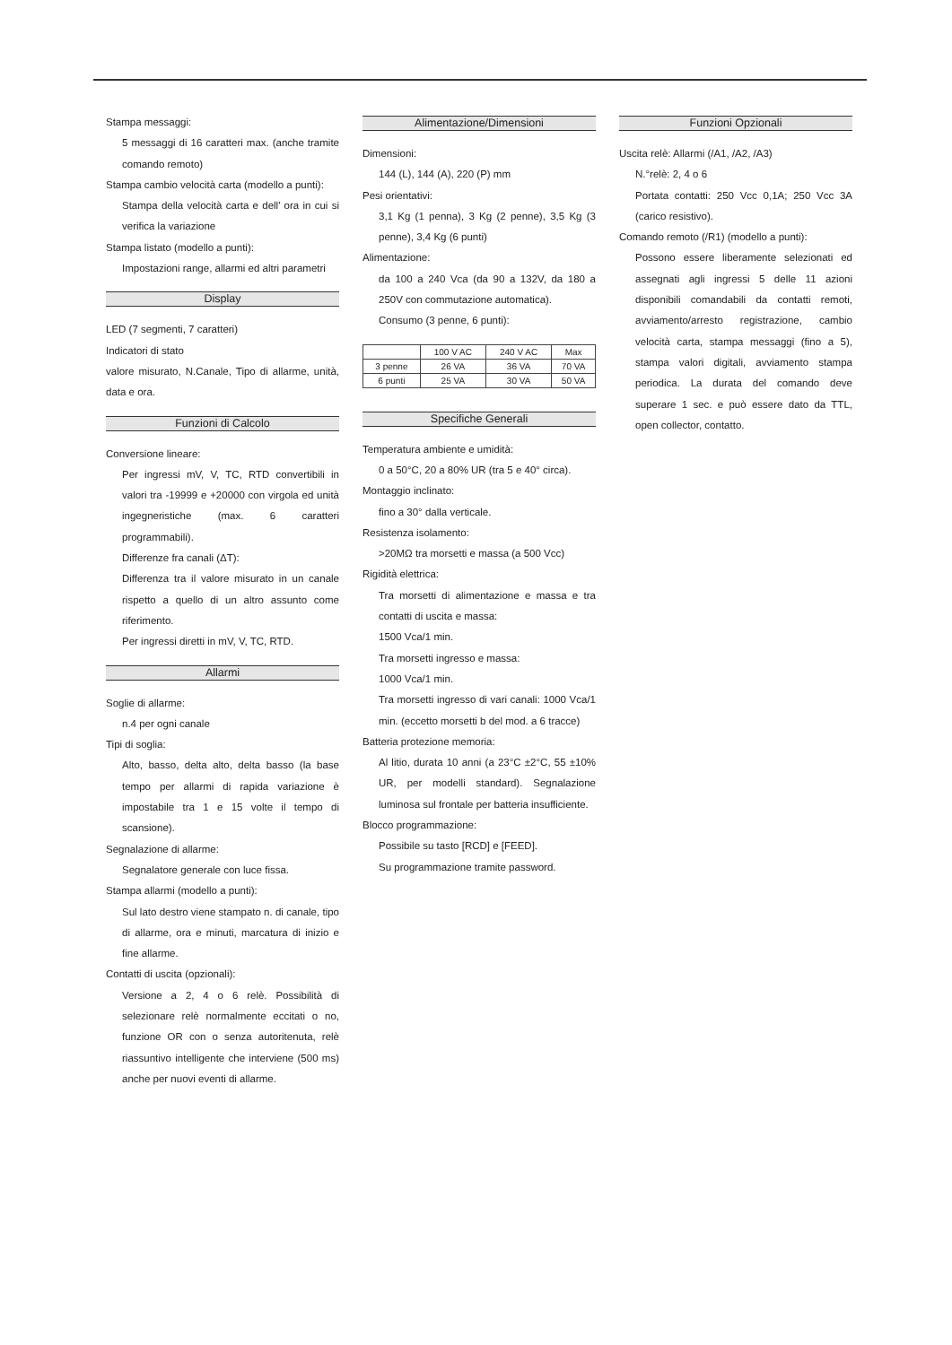Stampa messaggi:
5 messaggi di 16 caratteri max. (anche tramite comando remoto)
Stampa cambio velocità carta (modello a punti):
Stampa della velocità carta e dell' ora in cui si verifica la variazione
Stampa listato (modello a punti):
Impostazioni range, allarmi ed altri parametri
Display
LED (7 segmenti, 7 caratteri)
Indicatori di stato
valore misurato, N.Canale, Tipo di allarme, unità, data e ora.
Funzioni di Calcolo
Conversione lineare:
Per ingressi mV, V, TC, RTD convertibili in valori tra -19999 e +20000 con virgola ed unità ingegneristiche (max. 6 caratteri programmabili).
Differenze fra canali (ΔT):
Differenza tra il valore misurato in un canale rispetto a quello di un altro assunto come riferimento.
Per ingressi diretti in mV, V, TC, RTD.
Allarmi
Soglie di allarme:
n.4 per ogni canale
Tipi di soglia:
Alto, basso, delta alto, delta basso (la base tempo per allarmi di rapida variazione è impostabile tra 1 e 15 volte il tempo di scansione).
Segnalazione di allarme:
Segnalatore generale con luce fissa.
Stampa allarmi (modello a punti):
Sul lato destro viene stampato n. di canale, tipo di allarme, ora e minuti, marcatura di inizio e fine allarme.
Contatti di uscita (opzionali):
Versione a 2, 4 o 6 relè. Possibilità di selezionare relè normalmente eccitati o no, funzione OR con o senza autoritenuta, relè riassuntivo intelligente che interviene (500 ms) anche per nuovi eventi di allarme.
Alimentazione/Dimensioni
Dimensioni:
144 (L), 144 (A), 220 (P) mm
Pesi orientativi:
3,1 Kg (1 penna), 3 Kg (2 penne), 3,5 Kg (3 penne), 3,4 Kg (6 punti)
Alimentazione:
da 100 a 240 Vca (da 90 a 132V, da 180 a 250V con commutazione automatica).
Consumo (3 penne, 6 punti):
| | 100 V AC | 240 V AC | Max |
| --- | --- | --- | --- |
| 3 penne | 26 VA | 36 VA | 70 VA |
| 6 punti | 25 VA | 30 VA | 50 VA |
Specifiche Generali
Temperatura ambiente e umidità:
0 a 50°C, 20 a 80% UR (tra 5 e 40° circa).
Montaggio inclinato:
fino a 30° dalla verticale.
Resistenza isolamento:
>20MΩ tra morsetti e massa (a 500 Vcc)
Rigidità elettrica:
Tra morsetti di alimentazione e massa e tra contatti di uscita e massa:
1500 Vca/1 min.
Tra morsetti ingresso e massa:
1000 Vca/1 min.
Tra morsetti ingresso di vari canali: 1000 Vca/1 min. (eccetto morsetti b del mod. a 6 tracce)
Batteria protezione memoria:
Al litio, durata 10 anni (a 23°C ±2°C, 55 ±10% UR, per modelli standard). Segnalazione luminosa sul frontale per batteria insufficiente.
Blocco programmazione:
Possibile su tasto [RCD] e [FEED].
Su programmazione tramite password.
Funzioni Opzionali
Uscita relè: Allarmi (/A1, /A2, /A3)
N.°relè: 2, 4 o 6
Portata contatti: 250 Vcc 0,1A; 250 Vcc 3A (carico resistivo).
Comando remoto (/R1) (modello a punti):
Possono essere liberamente selezionati ed assegnati agli ingressi 5 delle 11 azioni disponibili comandabili da contatti remoti, avviamento/arresto registrazione, cambio velocità carta, stampa messaggi (fino a 5), stampa valori digitali, avviamento stampa periodica. La durata del comando deve superare 1 sec. e può essere dato da TTL, open collector, contatto.